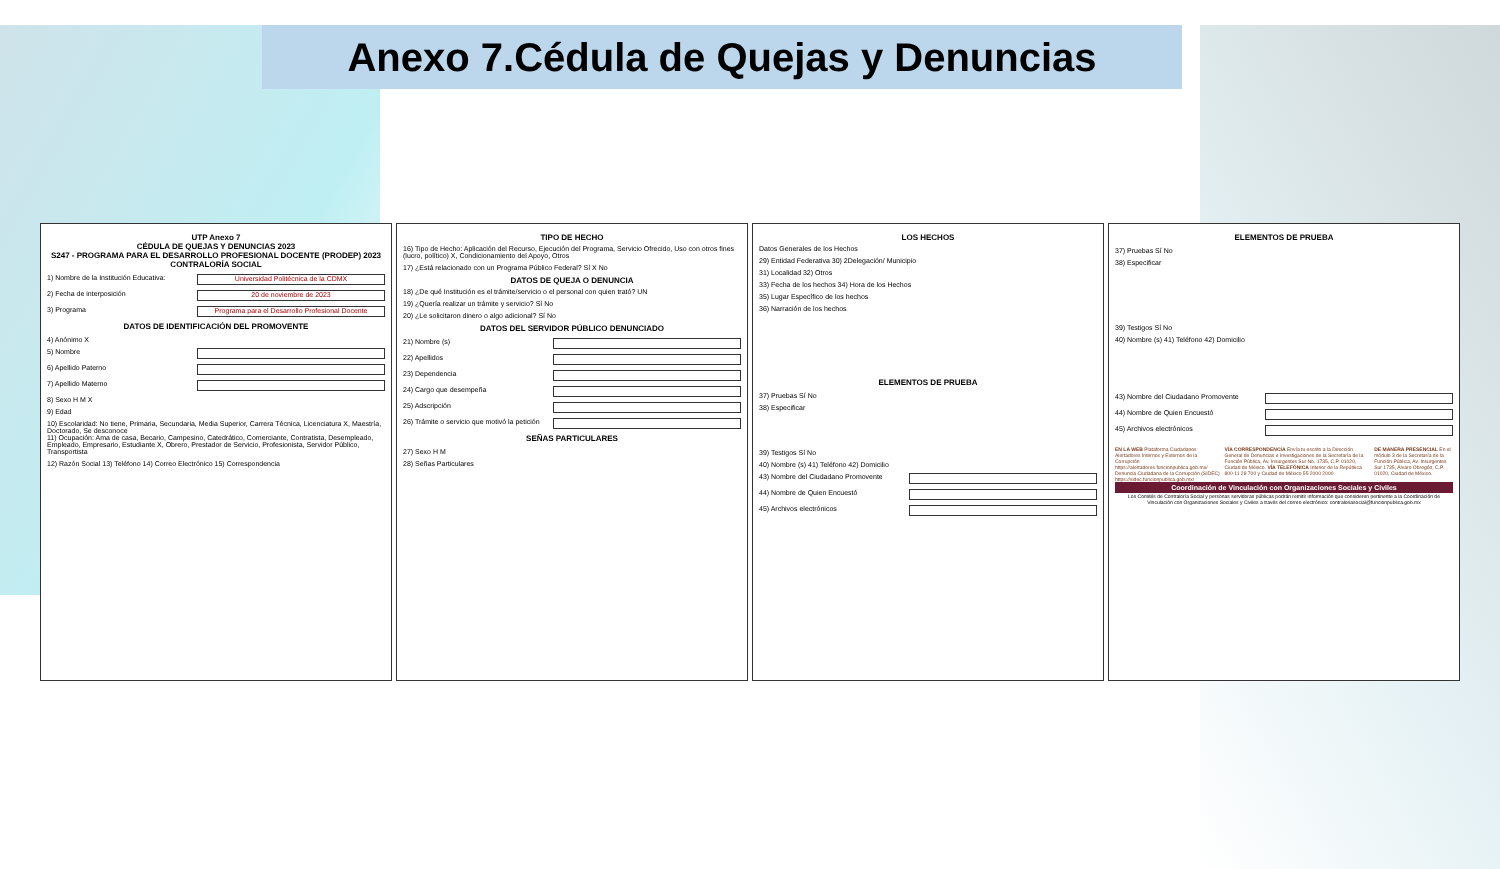Anexo 7.Cédula de Quejas y Denuncias
UTP Anexo 7
CÉDULA DE QUEJAS Y DENUNCIAS 2023
S247 - PROGRAMA PARA EL DESARROLLO PROFESIONAL DOCENTE (PRODEP) 2023
CONTRALORÍA SOCIAL
1) Nombre de la Institución Educativa: Universidad Politécnica de la CDMX
2) Fecha de interposición 20 de noviembre de 2023
3) Programa Programa para el Desarrollo Profesional Docente
DATOS DE IDENTIFICACIÓN DEL PROMOVENTE
4) Anónimo X
5) Nombre
6) Apellido Paterno
7) Apellido Materno
8) Sexo H M X
9) Edad
10) Escolaridad: No tiene, Primaria, Secundaria, Media Superior, Carrera Técnica, Licenciatura X, Maestría, Doctorado, Se desconoce
11) Ocupación: Ama de casa, Becario, Campesino, Catedrático, Comerciante, Contratista, Desempleado, Empleado, Empresario, Estudiante X, Obrero, Prestador de Servicio, Profesionista, Servidor Público, Transportista
12) Razón Social 13) Teléfono 14) Correo Electrónico 15) Correspondencia
TIPO DE HECHO
16) Tipo de Hecho: Aplicación del Recurso, Ejecución del Programa, Servicio Ofrecido, Uso con otros fines (lucro, político) X, Condicionamiento del Apoyo, Otros
17) ¿Está relacionado con un Programa Público Federal? Sí X No
DATOS DE QUEJA O DENUNCIA
18) ¿De qué Institución es el trámite/servicio o el personal con quien trató? UN
19) ¿Quería realizar un trámite y servicio? Sí No
20) ¿Le solicitaron dinero o algo adicional? Sí No
DATOS DEL SERVIDOR PÚBLICO DENUNCIADO
21) Nombre (s)
22) Apellidos
23) Dependencia
24) Cargo que desempeña
25) Adscripción
26) Trámite o servicio que motivó la petición
SEÑAS PARTICULARES
27) Sexo H M
28) Señas Particulares
LOS HECHOS
Datos Generales de los Hechos
29) Entidad Federativa 30) 2Delegación/ Municipio
31) Localidad 32) Otros
33) Fecha de los hechos 34) Hora de los Hechos
35) Lugar Específico de los hechos
36) Narración de los hechos
ELEMENTOS DE PRUEBA
37) Pruebas Sí No
38) Especificar
39) Testigos Sí No
40) Nombre (s) 41) Teléfono 42) Domicilio
43) Nombre del Ciudadano Promovente
44) Nombre de Quien Encuestó
45) Archivos electrónicos
ELEMENTOS DE PRUEBA
37) Pruebas Sí No
38) Especificar
39) Testigos Sí No
40) Nombre (s) 41) Teléfono 42) Domicilio
43) Nombre del Ciudadano Promovente
44) Nombre de Quien Encuestó
45) Archivos electrónicos
EN LA WEB Plataforma Ciudadanos Alertadores Internos y Externos de la Corrupción https://alertadores.funcionpublica.gob.mx/ Denuncia Ciudadana de la Corrupción (SIDEC) https://sidec.funcionpublica.gob.mx/
VÍA CORRESPONDENCIA Envía tu escrito a la Dirección General de Denuncias e Investigaciones de la Secretaría de la Función Pública, Av. Insurgentes Sur No. 1735, C.P. 01020, Ciudad de México. VÍA TELEFÓNICA Interior de la República 800 11 28 700 y Ciudad de México 55 2000 2000
DE MANERA PRESENCIAL En el módulo 3 de la Secretaría de la Función Pública, Av. Insurgentes Sur 1735, Álvaro Obregón, C.P. 01020, Ciudad de México.
Coordinación de Vinculación con Organizaciones Sociales y Civiles
Los Comités de Contraloría Social y personas servidoras públicas podrán remitir información que consideren pertinente a la Coordinación de Vinculación con Organizaciones Sociales y Civiles a través del correo electrónico: contraloriasocial@funcionpublica.gob.mx